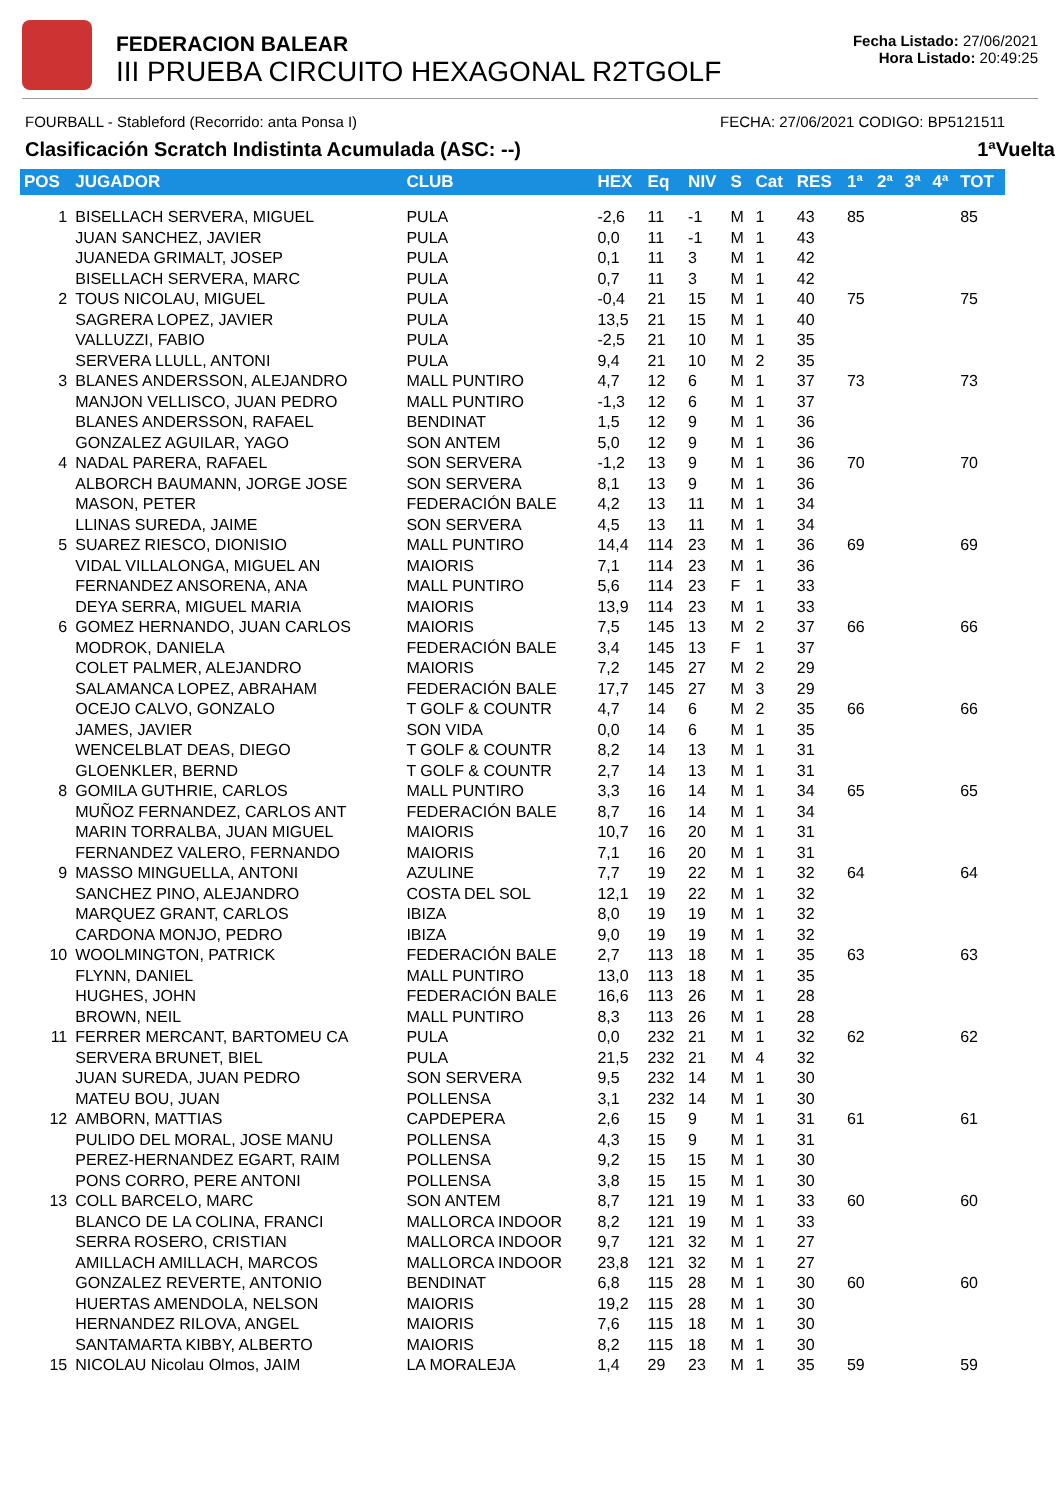FEDERACION BALEAR
III PRUEBA CIRCUITO HEXAGONAL R2TGOLF
Fecha Listado: 27/06/2021
Hora Listado: 20:49:25
FOURBALL - Stableford (Recorrido: anta Ponsa I) FECHA: 27/06/2021 CODIGO: BP5121511
Clasificación Scratch Indistinta Acumulada (ASC: --) 1ªVuelta
| POS | JUGADOR | CLUB | HEX | Eq | NIV | S | Cat | RES | 1ª | 2ª | 3ª | 4ª | TOT |
| --- | --- | --- | --- | --- | --- | --- | --- | --- | --- | --- | --- | --- | --- |
| 1 | BISELLACH SERVERA, MIGUEL | PULA | -2,6 | 11 | -1 | M | 1 | 43 | 85 | | | | 85 |
| | JUAN SANCHEZ, JAVIER | PULA | 0,0 | 11 | -1 | M | 1 | 43 | | | | | |
| | JUANEDA GRIMALT, JOSEP | PULA | 0,1 | 11 | 3 | M | 1 | 42 | | | | | |
| | BISELLACH SERVERA, MARC | PULA | 0,7 | 11 | 3 | M | 1 | 42 | | | | | |
| 2 | TOUS NICOLAU, MIGUEL | PULA | -0,4 | 21 | 15 | M | 1 | 40 | 75 | | | | 75 |
| | SAGRERA LOPEZ, JAVIER | PULA | 13,5 | 21 | 15 | M | 1 | 40 | | | | | |
| | VALLUZZI, FABIO | PULA | -2,5 | 21 | 10 | M | 1 | 35 | | | | | |
| | SERVERA LLULL, ANTONI | PULA | 9,4 | 21 | 10 | M | 2 | 35 | | | | | |
| 3 | BLANES ANDERSSON, ALEJANDRO | MALL PUNTIRO | 4,7 | 12 | 6 | M | 1 | 37 | 73 | | | | 73 |
| | MANJON VELLISCO, JUAN PEDRO | MALL PUNTIRO | -1,3 | 12 | 6 | M | 1 | 37 | | | | | |
| | BLANES ANDERSSON, RAFAEL | BENDINAT | 1,5 | 12 | 9 | M | 1 | 36 | | | | | |
| | GONZALEZ AGUILAR, YAGO | SON ANTEM | 5,0 | 12 | 9 | M | 1 | 36 | | | | | |
| 4 | NADAL PARERA, RAFAEL | SON SERVERA | -1,2 | 13 | 9 | M | 1 | 36 | 70 | | | | 70 |
| | ALBORCH BAUMANN, JORGE JOSE | SON SERVERA | 8,1 | 13 | 9 | M | 1 | 36 | | | | | |
| | MASON, PETER | FEDERACIÓN BALE | 4,2 | 13 | 11 | M | 1 | 34 | | | | | |
| | LLINAS SUREDA, JAIME | SON SERVERA | 4,5 | 13 | 11 | M | 1 | 34 | | | | | |
| 5 | SUAREZ RIESCO, DIONISIO | MALL PUNTIRO | 14,4 | 114 | 23 | M | 1 | 36 | 69 | | | | 69 |
| | VIDAL VILLALONGA, MIGUEL AN | MAIORIS | 7,1 | 114 | 23 | M | 1 | 36 | | | | | |
| | FERNANDEZ ANSORENA, ANA | MALL PUNTIRO | 5,6 | 114 | 23 | F | 1 | 33 | | | | | |
| | DEYA SERRA, MIGUEL MARIA | MAIORIS | 13,9 | 114 | 23 | M | 1 | 33 | | | | | |
| 6 | GOMEZ HERNANDO, JUAN CARLOS | MAIORIS | 7,5 | 145 | 13 | M | 2 | 37 | 66 | | | | 66 |
| | MODROK, DANIELA | FEDERACIÓN BALE | 3,4 | 145 | 13 | F | 1 | 37 | | | | | |
| | COLET PALMER, ALEJANDRO | MAIORIS | 7,2 | 145 | 27 | M | 2 | 29 | | | | | |
| | SALAMANCA LOPEZ, ABRAHAM | FEDERACIÓN BALE | 17,7 | 145 | 27 | M | 3 | 29 | | | | | |
| | OCEJO CALVO, GONZALO | T GOLF & COUNTR | 4,7 | 14 | 6 | M | 2 | 35 | 66 | | | | 66 |
| | JAMES, JAVIER | SON VIDA | 0,0 | 14 | 6 | M | 1 | 35 | | | | | |
| | WENCELBLAT DEAS, DIEGO | T GOLF & COUNTR | 8,2 | 14 | 13 | M | 1 | 31 | | | | | |
| | GLOENKLER, BERND | T GOLF & COUNTR | 2,7 | 14 | 13 | M | 1 | 31 | | | | | |
| 8 | GOMILA GUTHRIE, CARLOS | MALL PUNTIRO | 3,3 | 16 | 14 | M | 1 | 34 | 65 | | | | 65 |
| | MUÑOZ FERNANDEZ, CARLOS ANT | FEDERACIÓN BALE | 8,7 | 16 | 14 | M | 1 | 34 | | | | | |
| | MARIN TORRALBA, JUAN MIGUEL | MAIORIS | 10,7 | 16 | 20 | M | 1 | 31 | | | | | |
| | FERNANDEZ VALERO, FERNANDO | MAIORIS | 7,1 | 16 | 20 | M | 1 | 31 | | | | | |
| 9 | MASSO MINGUELLA, ANTONI | AZULINE | 7,7 | 19 | 22 | M | 1 | 32 | 64 | | | | 64 |
| | SANCHEZ PINO, ALEJANDRO | COSTA DEL SOL | 12,1 | 19 | 22 | M | 1 | 32 | | | | | |
| | MARQUEZ GRANT, CARLOS | IBIZA | 8,0 | 19 | 19 | M | 1 | 32 | | | | | |
| | CARDONA MONJO, PEDRO | IBIZA | 9,0 | 19 | 19 | M | 1 | 32 | | | | | |
| 10 | WOOLMINGTON, PATRICK | FEDERACIÓN BALE | 2,7 | 113 | 18 | M | 1 | 35 | 63 | | | | 63 |
| | FLYNN, DANIEL | MALL PUNTIRO | 13,0 | 113 | 18 | M | 1 | 35 | | | | | |
| | HUGHES, JOHN | FEDERACIÓN BALE | 16,6 | 113 | 26 | M | 1 | 28 | | | | | |
| | BROWN, NEIL | MALL PUNTIRO | 8,3 | 113 | 26 | M | 1 | 28 | | | | | |
| 11 | FERRER MERCANT, BARTOMEU CA | PULA | 0,0 | 232 | 21 | M | 1 | 32 | 62 | | | | 62 |
| | SERVERA BRUNET, BIEL | PULA | 21,5 | 232 | 21 | M | 4 | 32 | | | | | |
| | JUAN SUREDA, JUAN PEDRO | SON SERVERA | 9,5 | 232 | 14 | M | 1 | 30 | | | | | |
| | MATEU BOU, JUAN | POLLENSA | 3,1 | 232 | 14 | M | 1 | 30 | | | | | |
| 12 | AMBORN, MATTIAS | CAPDEPERA | 2,6 | 15 | 9 | M | 1 | 31 | 61 | | | | 61 |
| | PULIDO DEL MORAL, JOSE MANU | POLLENSA | 4,3 | 15 | 9 | M | 1 | 31 | | | | | |
| | PEREZ-HERNANDEZ EGART, RAIM | POLLENSA | 9,2 | 15 | 15 | M | 1 | 30 | | | | | |
| | PONS CORRO, PERE ANTONI | POLLENSA | 3,8 | 15 | 15 | M | 1 | 30 | | | | | |
| 13 | COLL BARCELO, MARC | SON ANTEM | 8,7 | 121 | 19 | M | 1 | 33 | 60 | | | | 60 |
| | BLANCO DE LA COLINA, FRANCI | MALLORCA INDOOR | 8,2 | 121 | 19 | M | 1 | 33 | | | | | |
| | SERRA ROSERO, CRISTIAN | MALLORCA INDOOR | 9,7 | 121 | 32 | M | 1 | 27 | | | | | |
| | AMILLACH AMILLACH, MARCOS | MALLORCA INDOOR | 23,8 | 121 | 32 | M | 1 | 27 | | | | | |
| | GONZALEZ REVERTE, ANTONIO | BENDINAT | 6,8 | 115 | 28 | M | 1 | 30 | 60 | | | | 60 |
| | HUERTAS AMENDOLA, NELSON | MAIORIS | 19,2 | 115 | 28 | M | 1 | 30 | | | | | |
| | HERNANDEZ RILOVA, ANGEL | MAIORIS | 7,6 | 115 | 18 | M | 1 | 30 | | | | | |
| | SANTAMARTA KIBBY, ALBERTO | MAIORIS | 8,2 | 115 | 18 | M | 1 | 30 | | | | | |
| 15 | NICOLAU Nicolau Olmos, JAIM | LA MORALEJA | 1,4 | 29 | 23 | M | 1 | 35 | 59 | | | | 59 |